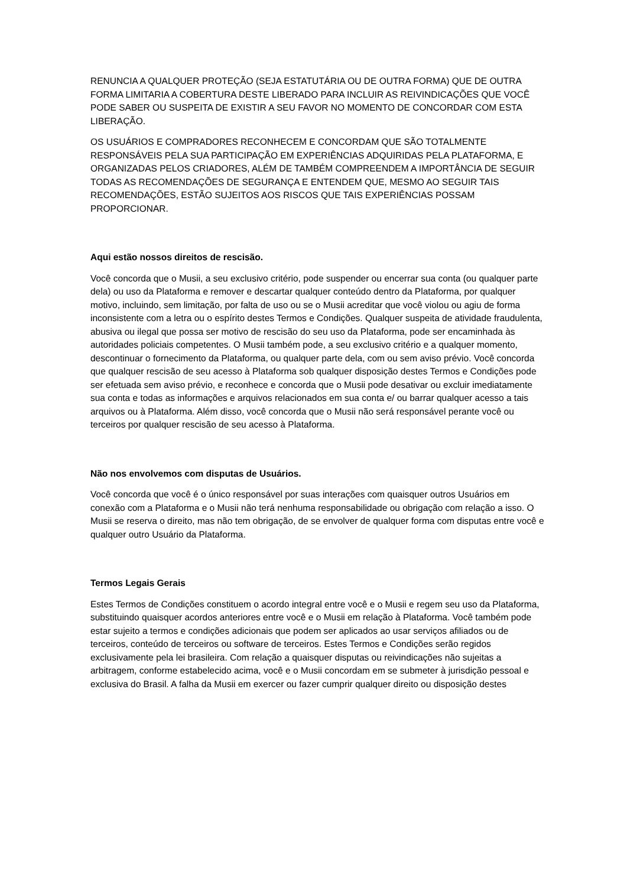RENUNCIA A QUALQUER PROTEÇÃO (SEJA ESTATUTÁRIA OU DE OUTRA FORMA) QUE DE OUTRA FORMA LIMITARIA A COBERTURA DESTE LIBERADO PARA INCLUIR AS REIVINDICAÇÕES QUE VOCÊ PODE SABER OU SUSPEITA DE EXISTIR A SEU FAVOR NO MOMENTO DE CONCORDAR COM ESTA LIBERAÇÃO.
OS USUÁRIOS E COMPRADORES RECONHECEM E CONCORDAM QUE SÃO TOTALMENTE RESPONSÁVEIS PELA SUA PARTICIPAÇÃO EM EXPERIÊNCIAS ADQUIRIDAS PELA PLATAFORMA, E ORGANIZADAS PELOS CRIADORES, ALÉM DE TAMBÉM COMPREENDEM A IMPORTÂNCIA DE SEGUIR TODAS AS RECOMENDAÇÕES DE SEGURANÇA E ENTENDEM QUE, MESMO AO SEGUIR TAIS RECOMENDAÇÕES, ESTÃO SUJEITOS AOS RISCOS QUE TAIS EXPERIÊNCIAS POSSAM PROPORCIONAR.
Aqui estão nossos direitos de rescisão.
Você concorda que o Musii, a seu exclusivo critério, pode suspender ou encerrar sua conta (ou qualquer parte dela) ou uso da Plataforma e remover e descartar qualquer conteúdo dentro da Plataforma, por qualquer motivo, incluindo, sem limitação, por falta de uso ou se o Musii acreditar que você violou ou agiu de forma inconsistente com a letra ou o espírito destes Termos e Condições. Qualquer suspeita de atividade fraudulenta, abusiva ou ilegal que possa ser motivo de rescisão do seu uso da Plataforma, pode ser encaminhada às autoridades policiais competentes. O Musii também pode, a seu exclusivo critério e a qualquer momento, descontinuar o fornecimento da Plataforma, ou qualquer parte dela, com ou sem aviso prévio. Você concorda que qualquer rescisão de seu acesso à Plataforma sob qualquer disposição destes Termos e Condições pode ser efetuada sem aviso prévio, e reconhece e concorda que o Musii pode desativar ou excluir imediatamente sua conta e todas as informações e arquivos relacionados em sua conta e/ ou barrar qualquer acesso a tais arquivos ou à Plataforma. Além disso, você concorda que o Musii não será responsável perante você ou terceiros por qualquer rescisão de seu acesso à Plataforma.
Não nos envolvemos com disputas de Usuários.
Você concorda que você é o único responsável por suas interações com quaisquer outros Usuários em conexão com a Plataforma e o Musii não terá nenhuma responsabilidade ou obrigação com relação a isso. O Musii se reserva o direito, mas não tem obrigação, de se envolver de qualquer forma com disputas entre você e qualquer outro Usuário da Plataforma.
Termos Legais Gerais
Estes Termos de Condições constituem o acordo integral entre você e o Musii e regem seu uso da Plataforma, substituindo quaisquer acordos anteriores entre você e o Musii em relação à Plataforma. Você também pode estar sujeito a termos e condições adicionais que podem ser aplicados ao usar serviços afiliados ou de terceiros, conteúdo de terceiros ou software de terceiros. Estes Termos e Condições serão regidos exclusivamente pela lei brasileira. Com relação a quaisquer disputas ou reivindicações não sujeitas a arbitragem, conforme estabelecido acima, você e o Musii concordam em se submeter à jurisdição pessoal e exclusiva do Brasil. A falha da Musii em exercer ou fazer cumprir qualquer direito ou disposição destes